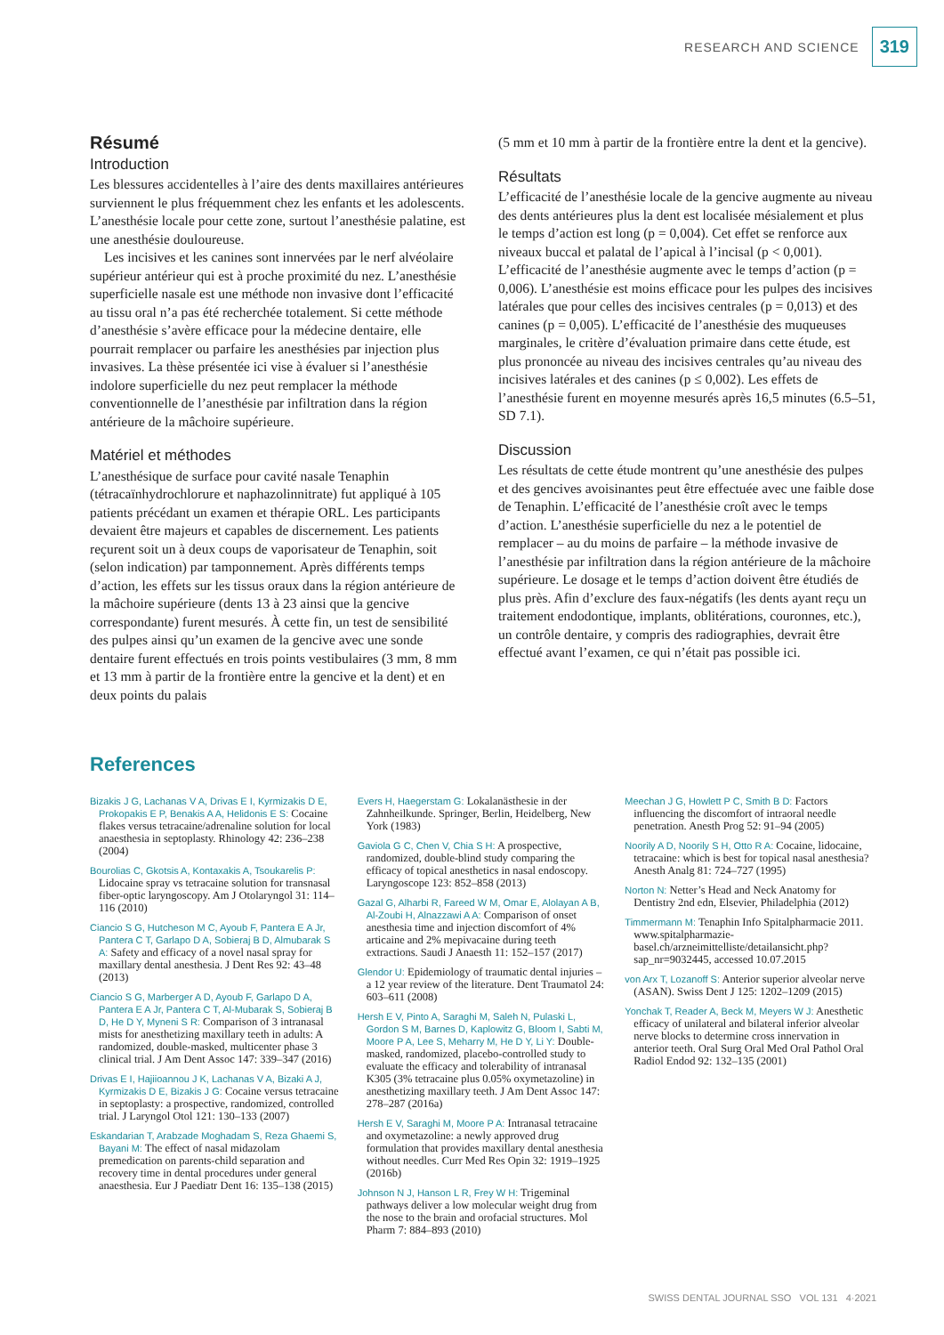RESEARCH AND SCIENCE 319
Résumé
Introduction
Les blessures accidentelles à l’aire des dents maxillaires antérieures surviennent le plus fréquemment chez les enfants et les adolescents. L’anesthésie locale pour cette zone, surtout l’anesthésie palatine, est une anesthésie douloureuse.
Les incisives et les canines sont innervées par le nerf alvéolaire supérieur antérieur qui est à proche proximité du nez. L’anesthésie superficielle nasale est une méthode non invasive dont l’efficacité au tissu oral n’a pas été recherchée totalement. Si cette méthode d’anesthésie s’avère efficace pour la médecine dentaire, elle pourrait remplacer ou parfaire les anesthésies par injection plus invasives. La thèse présentée ici vise à évaluer si l’anesthésie indolore superficielle du nez peut remplacer la méthode conventionnelle de l’anesthésie par infiltration dans la région antérieure de la mâchoire supérieure.
Matériel et méthodes
L’anesthésique de surface pour cavité nasale Tenaphin (tétracaïnhydrochlorure et naphazolinnitrate) fut appliqué à 105 patients précédant un examen et thérapie ORL. Les participants devaient être majeurs et capables de discernement. Les patients reçurent soit un à deux coups de vaporisateur de Tenaphin, soit (selon indication) par tamponnement. Après différents temps d’action, les effets sur les tissus oraux dans la région antérieure de la mâchoire supérieure (dents 13 à 23 ainsi que la gencive correspondante) furent mesurés. À cette fin, un test de sensibilité des pulpes ainsi qu’un examen de la gencive avec une sonde dentaire furent effectués en trois points vestibulaires (3 mm, 8 mm et 13 mm à partir de la frontière entre la gencive et la dent) et en deux points du palais
(5 mm et 10 mm à partir de la frontière entre la dent et la gencive).
Résultats
L’efficacité de l’anesthésie locale de la gencive augmente au niveau des dents antérieures plus la dent est localisée mésialement et plus le temps d’action est long (p = 0,004). Cet effet se renforce aux niveaux buccal et palatal de l’apical à l’incisal (p < 0,001). L’efficacité de l’anesthésie augmente avec le temps d’action (p = 0,006). L’anesthésie est moins efficace pour les pulpes des incisives latérales que pour celles des incisives centrales (p = 0,013) et des canines (p = 0,005). L’efficacité de l’anesthésie des muqueuses marginales, le critère d’évaluation primaire dans cette étude, est plus prononcée au niveau des incisives centrales qu’au niveau des incisives latérales et des canines (p ≤ 0,002). Les effets de l’anesthésie furent en moyenne mesurés après 16,5 minutes (6.5–51, SD 7.1).
Discussion
Les résultats de cette étude montrent qu’une anesthésie des pulpes et des gencives avoisinantes peut être effectuée avec une faible dose de Tenaphin. L’efficacité de l’anesthésie croît avec le temps d’action. L’anesthésie superficielle du nez a le potentiel de remplacer – au du moins de parfaire – la méthode invasive de l’anesthésie par infiltration dans la région antérieure de la mâchoire supérieure. Le dosage et le temps d’action doivent être étudiés de plus près. Afin d’exclure des faux-négatifs (les dents ayant reçu un traitement endodontique, implants, oblitérations, couronnes, etc.), un contrôle dentaire, y compris des radiographies, devrait être effectué avant l’examen, ce qui n’était pas possible ici.
References
Bizakis J G, Lachanas V A, Drivas E I, Kyrmizakis D E, Prokopakis E P, Benakis A A, Helidonis E S: Cocaine flakes versus tetracaine/adrenaline solution for local anaesthesia in septoplasty. Rhinology 42: 236–238 (2004)
Bourolias C, Gkotsis A, Kontaxakis A, Tsoukarelis P: Lidocaine spray vs tetracaine solution for transnasal fiber-optic laryngoscopy. Am J Otolaryngol 31: 114–116 (2010)
Ciancio S G, Hutcheson M C, Ayoub F, Pantera E A Jr, Pantera C T, Garlapo D A, Sobieraj B D, Almubarak S A: Safety and efficacy of a novel nasal spray for maxillary dental anesthesia. J Dent Res 92: 43–48 (2013)
Ciancio S G, Marberger A D, Ayoub F, Garlapo D A, Pantera E A Jr, Pantera C T, Al-Mubarak S, Sobieraj B D, He D Y, Myneni S R: Comparison of 3 intranasal mists for anesthetizing maxillary teeth in adults: A randomized, double-masked, multicenter phase 3 clinical trial. J Am Dent Assoc 147: 339–347 (2016)
Drivas E I, Hajiioannou J K, Lachanas V A, Bizaki A J, Kyrmizakis D E, Bizakis J G: Cocaine versus tetracaine in septoplasty: a prospective, randomized, controlled trial. J Laryngol Otol 121: 130–133 (2007)
Eskandarian T, Arabzade Moghadam S, Reza Ghaemi S, Bayani M: The effect of nasal midazolam premedication on parents-child separation and recovery time in dental procedures under general anaesthesia. Eur J Paediatr Dent 16: 135–138 (2015)
Evers H, Haegerstam G: Lokalanästhesie in der Zahnheilkunde. Springer, Berlin, Heidelberg, New York (1983)
Gaviola G C, Chen V, Chia S H: A prospective, randomized, double-blind study comparing the efficacy of topical anesthetics in nasal endoscopy. Laryngoscope 123: 852–858 (2013)
Gazal G, Alharbi R, Fareed W M, Omar E, Alolayan A B, Al-Zoubi H, Alnazzawi A A: Comparison of onset anesthesia time and injection discomfort of 4% articaine and 2% mepivacaine during teeth extractions. Saudi J Anaesth 11: 152–157 (2017)
Glendor U: Epidemiology of traumatic dental injuries – a 12 year review of the literature. Dent Traumatol 24: 603–611 (2008)
Hersh E V, Pinto A, Saraghi M, Saleh N, Pulaski L, Gordon S M, Barnes D, Kaplowitz G, Bloom I, Sabti M, Moore P A, Lee S, Meharry M, He D Y, Li Y: Double-masked, randomized, placebo-controlled study to evaluate the efficacy and tolerability of intranasal K305 (3% tetracaine plus 0.05% oxymetazoline) in anesthetizing maxillary teeth. J Am Dent Assoc 147: 278–287 (2016a)
Hersh E V, Saraghi M, Moore P A: Intranasal tetracaine and oxymetazoline: a newly approved drug formulation that provides maxillary dental anesthesia without needles. Curr Med Res Opin 32: 1919–1925 (2016b)
Johnson N J, Hanson L R, Frey W H: Trigeminal pathways deliver a low molecular weight drug from the nose to the brain and orofacial structures. Mol Pharm 7: 884–893 (2010)
Meechan J G, Howlett P C, Smith B D: Factors influencing the discomfort of intraoral needle penetration. Anesth Prog 52: 91–94 (2005)
Noorily A D, Noorily S H, Otto R A: Cocaine, lidocaine, tetracaine: which is best for topical nasal anesthesia? Anesth Analg 81: 724–727 (1995)
Norton N: Netter’s Head and Neck Anatomy for Dentistry 2nd edn, Elsevier, Philadelphia (2012)
Timmermann M: Tenaphin Info Spitalpharmacie 2011. www.spitalpharmazie-basel.ch/arzneimittelliste/detailansicht.php?sap_nr=9032445, accessed 10.07.2015
von Arx T, Lozanoff S: Anterior superior alveolar nerve (ASAN). Swiss Dent J 125: 1202–1209 (2015)
Yonchak T, Reader A, Beck M, Meyers W J: Anesthetic efficacy of unilateral and bilateral inferior alveolar nerve blocks to determine cross innervation in anterior teeth. Oral Surg Oral Med Oral Pathol Oral Radiol Endod 92: 132–135 (2001)
SWISS DENTAL JOURNAL SSO VOL 131 4·2021